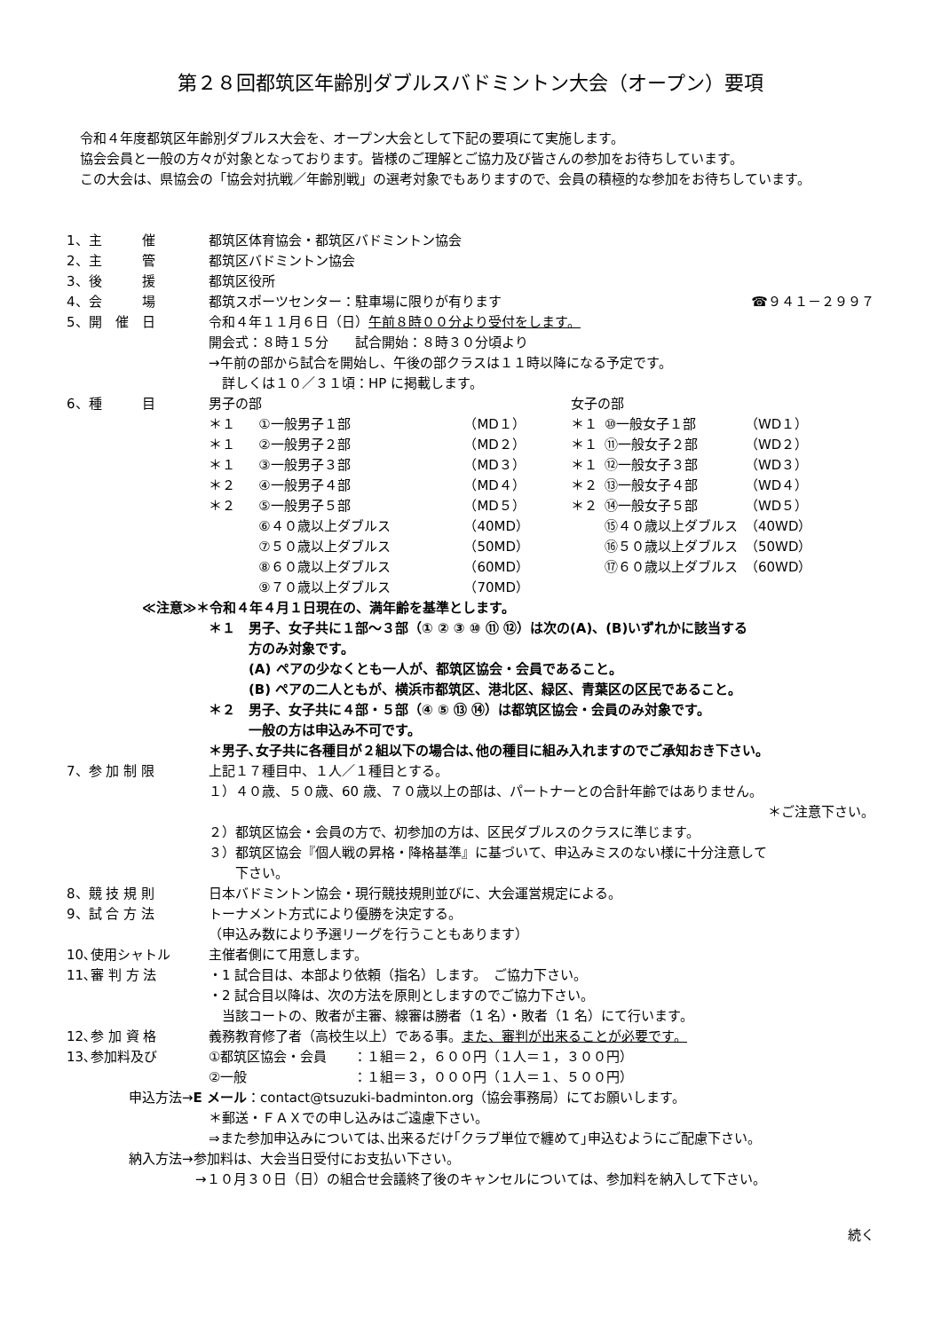第２８回都筑区年齢別ダブルスバドミントン大会（オープン）要項
令和４年度都筑区年齢別ダブルス大会を、オープン大会として下記の要項にて実施します。
協会会員と一般の方々が対象となっております。皆様のご理解とご協力及び皆さんの参加をお待ちしています。
この大会は、県協会の「協会対抗戦／年齢別戦」の選考対象でもありますので、会員の積極的な参加をお待ちしています。
1、主　　　催 都筑区体育協会・都筑区バドミントン協会
2、主　　　管 都筑区バドミントン協会
3、後　　　援 都筑区役所
4、会　　　場 都筑スポーツセンター：駐車場に限りが有ります ☎９４１－２９９７
5、開　催　日 令和４年１１月６日（日）午前８時００分より受付をします。
開会式：８時１５分　　試合開始：８時３０分頃より
→午前の部から試合を開始し、午後の部クラスは１１時以降になる予定です。
　詳しくは１０／３１頃：HP に掲載します。
6、種　　　目
| 男子の部 | | | 女子の部 | | |
| ＊１ | ①一般男子１部 | （MD１） | ＊１ | ⑩一般女子１部 | （WD１） |
| ＊１ | ②一般男子２部 | （MD２） | ＊１ | ⑪一般女子２部 | （WD２） |
| ＊１ | ③一般男子３部 | （MD３） | ＊１ | ⑫一般女子３部 | （WD３） |
| ＊２ | ④一般男子４部 | （MD４） | ＊２ | ⑬一般女子４部 | （WD４） |
| ＊２ | ⑤一般男子５部 | （MD５） | ＊２ | ⑭一般女子５部 | （WD５） |
| | ⑥４０歳以上ダブルス | （40MD） | | ⑮４０歳以上ダブルス | （40WD） |
| | ⑦５０歳以上ダブルス | （50MD） | | ⑯５０歳以上ダブルス | （50WD） |
| | ⑧６０歳以上ダブルス | （60MD） | | ⑰６０歳以上ダブルス | （60WD） |
| | ⑨７０歳以上ダブルス | （70MD） | | | |
≪注意≫＊令和４年４月１日現在の、満年齢を基準とします。
＊１　男子、女子共に１部～３部（① ② ③ ⑩ ⑪ ⑫）は次の(A)、(B)いずれかに該当する
　　　方のみ対象です。
　　　(A) ペアの少なくとも一人が、都筑区協会・会員であること。
　　　(B) ペアの二人ともが、横浜市都筑区、港北区、緑区、青葉区の区民であること。
＊２　男子、女子共に４部・５部（④ ⑤ ⑬ ⑭）は都筑区協会・会員のみ対象です。
　　　一般の方は申込み不可です。
＊男子､女子共に各種目が２組以下の場合は､他の種目に組み入れますのでご承知おき下さい。
7、参 加 制 限 上記１７種目中、１人／１種目とする。
１）４０歳、５０歳、60 歳、７０歳以上の部は、パートナーとの合計年齢ではありません。
＊ご注意下さい。
２）都筑区協会・会員の方で、初参加の方は、区民ダブルスのクラスに準じます。
３）都筑区協会『個人戦の昇格・降格基準』に基づいて、申込みミスのない様に十分注意して
　　下さい。
8、競 技 規 則 日本バドミントン協会・現行競技規則並びに、大会運営規定による。
9、試 合 方 法 トーナメント方式により優勝を決定する。
（申込み数により予選リーグを行うこともあります）
10､使用シャトル 主催者側にて用意します。
11､審 判 方 法 ・1 試合目は、本部より依頼（指名）します。　ご協力下さい。
・2 試合目以降は、次の方法を原則としますのでご協力下さい。
　当該コートの、敗者が主審、線審は勝者（1 名）・敗者（1 名）にて行います。
12､参 加 資 格 義務教育修了者（高校生以上）である事。また、審判が出来ることが必要です。
13､参加料及び ①都筑区協会・会員　　：１組＝２，６００円（１人＝１，３００円）
②一般　　　　　　　　：１組＝３，０００円（１人＝１、５００円）
申込方法→E メール：contact@tsuzuki-badminton.org（協会事務局）にてお願いします。
＊郵送・ＦＡＸでの申し込みはご遠慮下さい。
⇒また参加申込みについては､出来るだけ｢クラブ単位で纏めて｣申込むようにご配慮下さい。
納入方法→参加料は、大会当日受付にお支払い下さい。
→１０月３０日（日）の組合せ会議終了後のキャンセルについては、参加料を納入して下さい。
続く